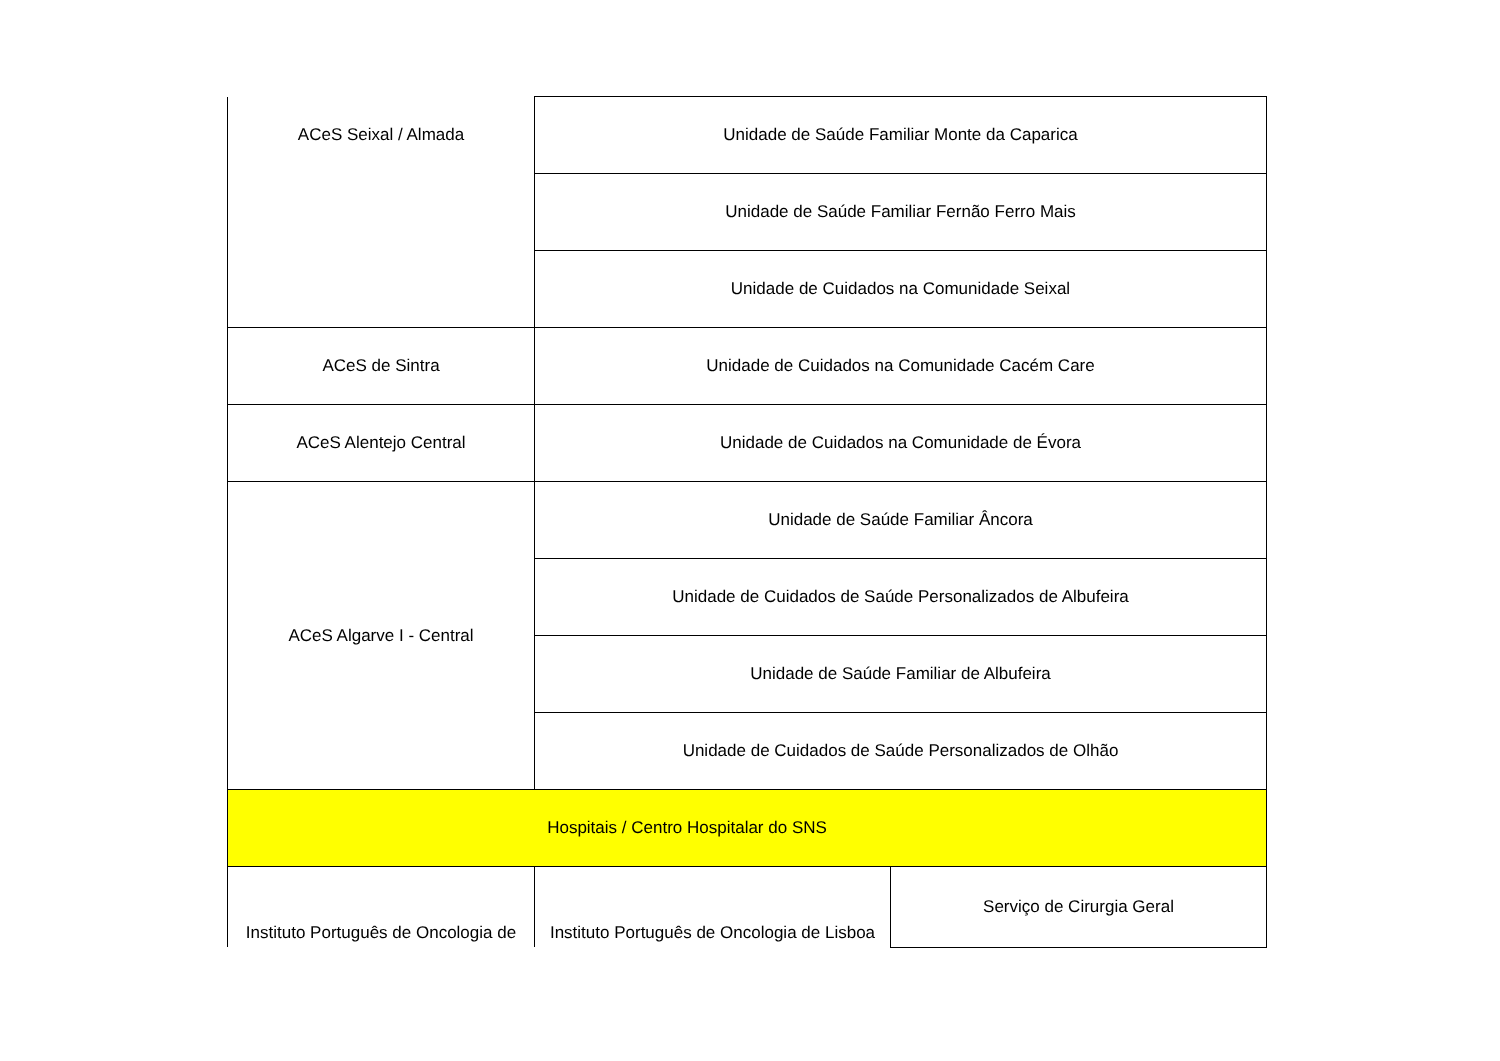| ACeS Seixal / Almada | Unidade de Saúde Familiar Monte da Caparica | |
| | Unidade de Saúde Familiar Fernão Ferro Mais | |
| | Unidade de Cuidados na Comunidade Seixal | |
| ACeS de Sintra | Unidade de Cuidados na Comunidade Cacém Care | |
| ACeS Alentejo Central | Unidade de Cuidados na Comunidade de Évora | |
| ACeS Algarve I - Central | Unidade de Saúde Familiar Âncora | |
| | Unidade de Cuidados de Saúde Personalizados de Albufeira | |
| | Unidade de Saúde Familiar de Albufeira | |
| | Unidade de Cuidados de Saúde Personalizados de Olhão | |
| Hospitais / Centro Hospitalar do SNS | | |
| Instituto Português de Oncologia de | Instituto Português de Oncologia de Lisboa | Serviço de Cirurgia Geral |